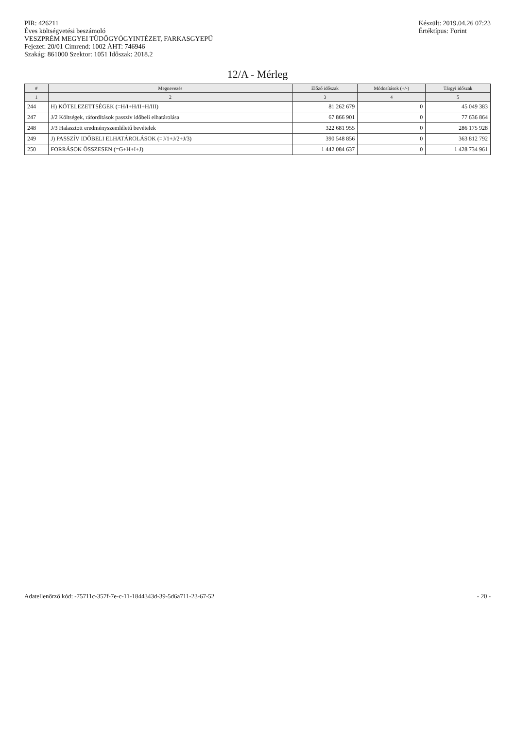PIR: 426211
Éves költségvetési beszámoló
VESZPRÉM MEGYEI TÜDŐGYÓGYINTÉZET, FARKASGYEPŰ
Fejezet: 20/01 Címrend: 1002 ÁHT: 746946
Szakág: 861000 Szektor: 1051 Időszak: 2018.2
Készült: 2019.04.26 07:23
Értéktípus: Forint
12/A - Mérleg
| # | Megnevezés | Előző időszak | Módosítások (+/-) | Tárgyi időszak |
| --- | --- | --- | --- | --- |
| 1 | 2 | 3 | 4 | 5 |
| 244 | H) KÖTELEZETTSÉGEK (=H/I+H/II+H/III) | 81 262 679 | 0 | 45 049 383 |
| 247 | J/2 Költségek, ráfordítások passzív időbeli elhatárolása | 67 866 901 | 0 | 77 636 864 |
| 248 | J/3 Halasztott eredményszemléletű bevételek | 322 681 955 | 0 | 286 175 928 |
| 249 | J) PASSZÍV IDŐBELI ELHATÁROLÁSOK (=J/1+J/2+J/3) | 390 548 856 | 0 | 363 812 792 |
| 250 | FORRÁSOK ÖSSZESEN (=G+H+I+J) | 1 442 084 637 | 0 | 1 428 734 961 |
Adatellenőrző kód: -75711c-357f-7e-c-11-1844343d-39-5d6a711-23-67-52
- 20 -